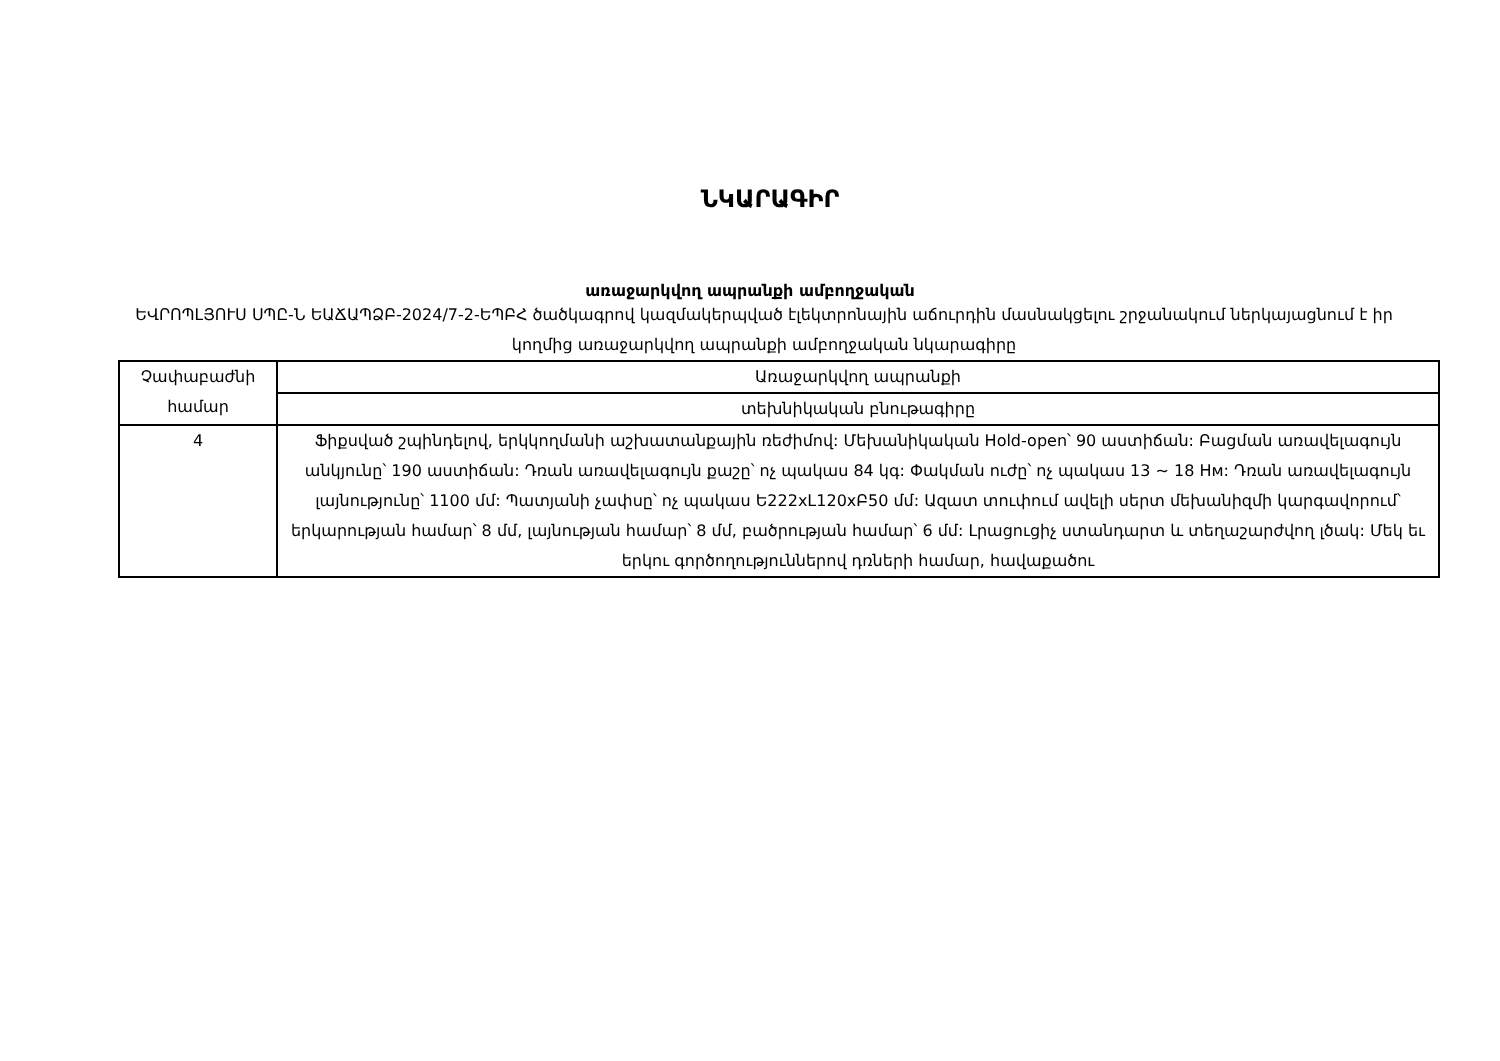ՆԿԱՐԱԳԻՐ
առաջարկվող ապրանքի ամբողջական
ԵՎՐՈՊԼՅՈՒՍ ՍՊԸ-Ն ԵԱՃԱՊՁԲ-2024/7-2-ԵՊԲՀ ծածկագրով կազմակերպված էլեկտրոնային աճուրդին մասնակցելու շրջանակում ներկայացնում է իր կողմից առաջարկվող ապրանքի ամբողջական նկարագիրը
| Չափաբաժնի համար | Առաջարկվող ապրանքի |
| --- | --- |
| | տեխնիկական բնութագիրը |
| 4 | Ֆիքսված շպինդելով, երկկողմանի աշխատանքային ռեժիմով: Մեխանիկական Hold-open՝ 90 աստիճան: Բացման առավելագույն անկյունը՝ 190 աստիճան: Դռան առավելագույն քաշը՝ ոչ պակաս 84 կգ: Փակման ուժը՝ ոչ պակաս 13 ~ 18 Нм: Դռան առավելագույն լայնությունը՝ 1100 մմ: Պատյանի չափսը՝ ոչ պակաս Ե222xL120xԲ50 մմ: Ազատ տուփում ավելի սերտ մեխանիզմի կարգավորում՝ երկարության համար՝ 8 մմ, լայնության համար՝ 8 մմ, բածրության համար՝ 6 մմ: Լրացուցիչ ստանդարտ և տեղաշարժվող լծակ: Մեկ եւ երկու գործողություններով դռների համար, հավաքածու |